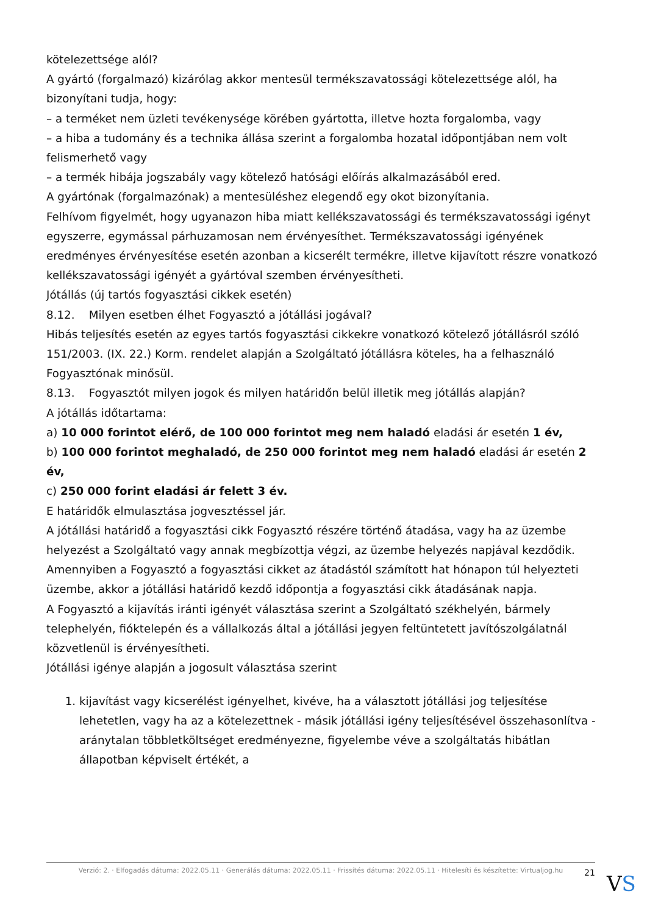kötelezettsége alól?
A gyártó (forgalmazó) kizárólag akkor mentesül termékszavatossági kötelezettsége alól, ha bizonyítani tudja, hogy:
– a terméket nem üzleti tevékenysége körében gyártotta, illetve hozta forgalomba, vagy
– a hiba a tudomány és a technika állása szerint a forgalomba hozatal időpontjában nem volt felismerhető vagy
– a termék hibája jogszabály vagy kötelező hatósági előírás alkalmazásából ered.
A gyártónak (forgalmazónak) a mentesüléshez elegendő egy okot bizonyítania.
Felhívom figyelmét, hogy ugyanazon hiba miatt kellékszavatossági és termékszavatossági igényt egyszerre, egymással párhuzamosan nem érvényesíthet. Termékszavatossági igényének eredményes érvényesítése esetén azonban a kicserélt termékre, illetve kijavított részre vonatkozó kellékszavatossági igényét a gyártóval szemben érvényesítheti.
Jótállás (új tartós fogyasztási cikkek esetén)
8.12. Milyen esetben élhet Fogyasztó a jótállási jogával?
Hibás teljesítés esetén az egyes tartós fogyasztási cikkekre vonatkozó kötelező jótállásról szóló 151/2003. (IX. 22.) Korm. rendelet alapján a Szolgáltató jótállásra köteles, ha a felhasználó Fogyasztónak minősül.
8.13. Fogyasztót milyen jogok és milyen határidőn belül illetik meg jótállás alapján?
A jótállás időtartama:
a) 10 000 forintot elérő, de 100 000 forintot meg nem haladó eladási ár esetén 1 év,
b) 100 000 forintot meghaladó, de 250 000 forintot meg nem haladó eladási ár esetén 2 év,
c) 250 000 forint eladási ár felett 3 év.
E határidők elmulasztása jogvesztéssel jár.
A jótállási határidő a fogyasztási cikk Fogyasztó részére történő átadása, vagy ha az üzembe helyezést a Szolgáltató vagy annak megbízottja végzi, az üzembe helyezés napjával kezdődik.
Amennyiben a Fogyasztó a fogyasztási cikket az átadástól számított hat hónapon túl helyezteti üzembe, akkor a jótállási határidő kezdő időpontja a fogyasztási cikk átadásának napja.
A Fogyasztó a kijavítás iránti igényét választása szerint a Szolgáltató székhelyén, bármely telephelyén, fióktelepén és a vállalkozás által a jótállási jegyen feltüntetett javítószolgálatnál közvetlenül is érvényesítheti.
Jótállási igénye alapján a jogosult választása szerint
1. kijavítást vagy kicserélést igényelhet, kivéve, ha a választott jótállási jog teljesítése lehetetlen, vagy ha az a kötelezettnek - másik jótállási igény teljesítésével összehasonlítva - aránytalan többletköltséget eredményezne, figyelembe véve a szolgáltatás hibátlan állapotban képviselt értékét, a
Verzió: 2. · Elfogadás dátuma: 2022.05.11 · Generálás dátuma: 2022.05.11 · Frissítés dátuma: 2022.05.11 · Hitelesíti és készítette: Virtualjog.hu
21 VS